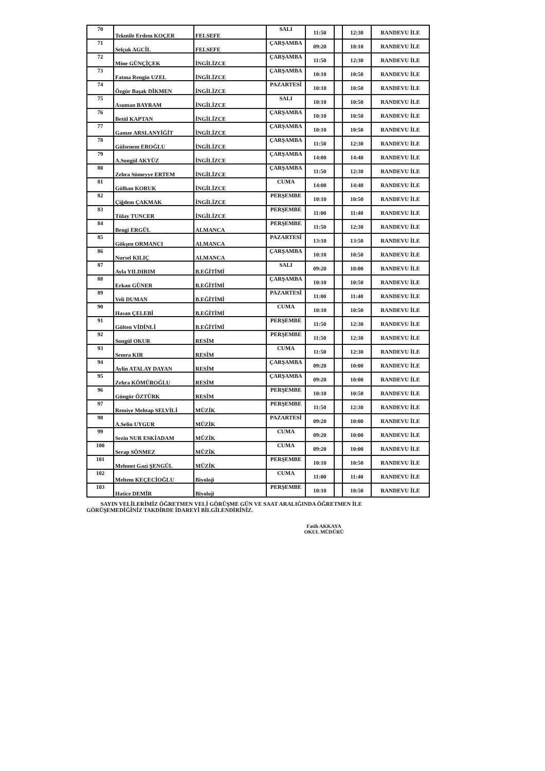| 70 | Tekmile Erdem KOÇER | FELSEFE | SALI | 11:50 | | 12:30 | RANDEVU İLE |
| 71 | Selçuk AGCİL | FELSEFE | ÇARŞAMBA | 09:20 | | 10:10 | RANDEVU İLE |
| 72 | Mine GÜNÇİÇEK | İNGİLİZCE | ÇARŞAMBA | 11:50 | | 12:30 | RANDEVU İLE |
| 73 | Fatma Rengin UZEL | İNGİLİZCE | ÇARŞAMBA | 10:10 | | 10:50 | RANDEVU İLE |
| 74 | Özgür Başak DİKMEN | İNGİLİZCE | PAZARTESİ | 10:10 | | 10:50 | RANDEVU İLE |
| 75 | Asuman BAYRAM | İNGİLİZCE | SALI | 10:10 | | 10:50 | RANDEVU İLE |
| 76 | Betül KAPTAN | İNGİLİZCE | ÇARŞAMBA | 10:10 | | 10:50 | RANDEVU İLE |
| 77 | Gamze ARSLANYİĞİT | İNGİLİZCE | ÇARŞAMBA | 10:10 | | 10:50 | RANDEVU İLE |
| 78 | Gülsenem EROĞLU | İNGİLİZCE | ÇARŞAMBA | 11:50 | | 12:30 | RANDEVU İLE |
| 79 | A.Songül AKYÜZ | İNGİLİZCE | ÇARŞAMBA | 14:00 | | 14:40 | RANDEVU İLE |
| 80 | Zehra Sümeyye ERTEM | İNGİLİZCE | ÇARŞAMBA | 11:50 | | 12:30 | RANDEVU İLE |
| 81 | Gülhan KORUK | İNGİLİZCE | CUMA | 14:00 | | 14:40 | RANDEVU İLE |
| 82 | Çiğdem ÇAKMAK | İNGİLİZCE | PERŞEMBE | 10:10 | | 10:50 | RANDEVU İLE |
| 83 | Tülay TUNCER | İNGİLİZCE | PERŞEMBE | 11:00 | | 11:40 | RANDEVU İLE |
| 84 | Bengi ERGÜL | ALMANCA | PERŞEMBE | 11:50 | | 12:30 | RANDEVU İLE |
| 85 | Gökşen ORMANCI | ALMANCA | PAZARTESİ | 13:10 | | 13:50 | RANDEVU İLE |
| 86 | Nursel KILIÇ | ALMANCA | ÇARŞAMBA | 10:10 | | 10:50 | RANDEVU İLE |
| 87 | Ayla YILDIRIM | B.EĞİTİMİ | SALI | 09:20 | | 10:00 | RANDEVU İLE |
| 88 | Erkan GÜNER | B.EĞİTİMİ | ÇARŞAMBA | 10:10 | | 10:50 | RANDEVU İLE |
| 89 | Veli DUMAN | B.EĞİTİMİ | PAZARTESİ | 11:00 | | 11:40 | RANDEVU İLE |
| 90 | Hasan ÇELEBİ | B.EĞİTİMİ | CUMA | 10:10 | | 10:50 | RANDEVU İLE |
| 91 | Gülten VİDİNLİ | B.EĞİTİMİ | PERŞEMBE | 11:50 | | 12:30 | RANDEVU İLE |
| 92 | Songül OKUR | RESİM | PERŞEMBE | 11:50 | | 12:30 | RANDEVU İLE |
| 93 | Semra KIR | RESİM | CUMA | 11:50 | | 12:30 | RANDEVU İLE |
| 94 | Aylin ATALAY DAYAN | RESİM | ÇARŞAMBA | 09:20 | | 10:00 | RANDEVU İLE |
| 95 | Zehra KÖMÜROĞLU | RESİM | ÇARŞAMBA | 09:20 | | 10:00 | RANDEVU İLE |
| 96 | Güngör ÖZTÜRK | RESİM | PERŞEMBE | 10:10 | | 10:50 | RANDEVU İLE |
| 97 | Remiye Mehtap SELVİLİ | MÜZİK | PERŞEMBE | 11:50 | | 12:30 | RANDEVU İLE |
| 98 | A.Selin UYGUR | MÜZİK | PAZARTESİ | 09:20 | | 10:00 | RANDEVU İLE |
| 99 | Sezin NUR ESKİADAM | MÜZİK | CUMA | 09:20 | | 10:00 | RANDEVU İLE |
| 100 | Serap SÖNMEZ | MÜZİK | CUMA | 09:20 | | 10:00 | RANDEVU İLE |
| 101 | Mehmet Gazi ŞENGÜL | MÜZİK | PERŞEMBE | 10:10 | | 10:50 | RANDEVU İLE |
| 102 | Meltem KEÇECİOĞLU | Biyoloji | CUMA | 11:00 | | 11:40 | RANDEVU İLE |
| 103 | Hatice DEMİR | Biyoloji | PERŞEMBE | 10:10 | | 10:50 | RANDEVU İLE |
SAYIN VELİLERİMİZ ÖĞRETMEN VELİ GÖRÜŞME GÜN VE SAAT ARALIĞINDA ÖĞRETMEN İLE GÖRÜŞEMEDİĞİNİZ TAKDİRDE İDAREYİ BİLGİLENDİRİNİZ.
Fatih AKKAYA
OKUL MÜDÜRÜ